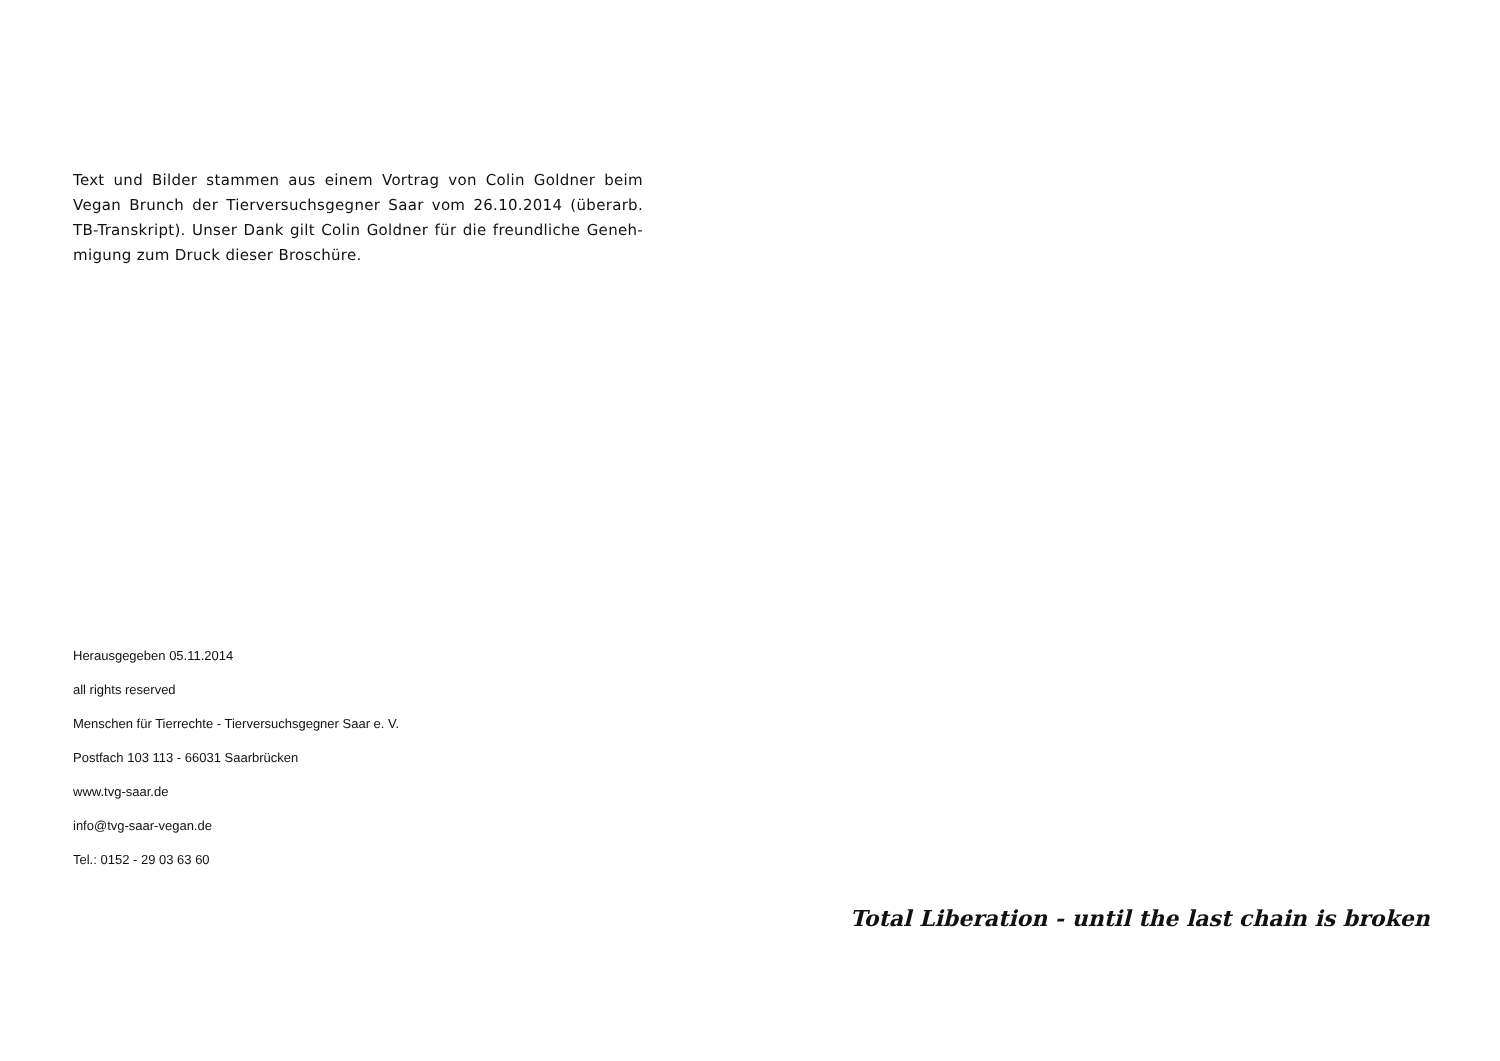Text und Bilder stammen aus einem Vortrag von Colin Goldner beim Vegan Brunch der Tierversuchsgegner Saar vom 26.10.2014 (überarb. TB-Transkript). Unser Dank gilt Colin Goldner für die freundliche Geneh-migung zum Druck dieser Broschüre.
Herausgegeben 05.11.2014
all rights reserved
Menschen für Tierrechte - Tierversuchsgegner Saar e. V.
Postfach 103 113 - 66031 Saarbrücken
www.tvg-saar.de
info@tvg-saar-vegan.de
Tel.: 0152 - 29 03 63 60
Total Liberation - until the last chain is broken